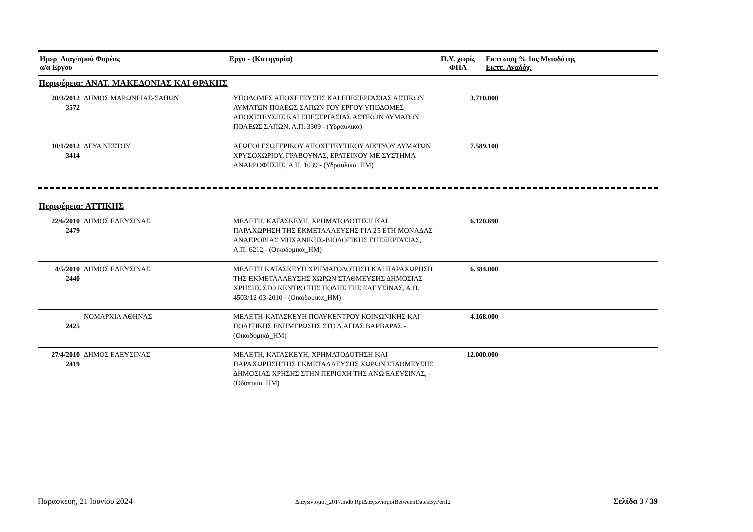| Ημερ_Διαγ/σμού Φορέας α/α Εργου | Εργο - (Κατηγορία) | Π.Υ. χωρίς ΦΠΑ | Εκπτωση % 1ος Μειοδότης Εκπτ. Αναδόχ. |
| --- | --- | --- | --- |
Περιφέρεια: ΑΝΑΤ. ΜΑΚΕΔΟΝΙΑΣ ΚΑΙ ΘΡΑΚΗΣ
| 20/3/2012 3572 | ΔΗΜΟΣ ΜΑΡΩΝΕΙΑΣ-ΣΑΠΩΝ | ΥΠΟΔΟΜΕΣ ΑΠΟΧΕΤΕΥΣΗΣ ΚΑΙ ΕΠΕΞΕΡΓΑΣΙΑΣ ΑΣΤΙΚΩΝ ΛΥΜΑΤΩΝ ΠΟΛΕΩΣ ΣΑΠΩΝ ΤΟΥ ΕΡΓΟΥ ΥΠΟΔΟΜΕΣ ΑΠΟΧΕΤΕΥΣΗΣ ΚΑΙ ΕΠΕΞΕΡΓΑΣΙΑΣ ΑΣΤΙΚΩΝ ΛΥΜΑΤΩΝ ΠΟΛΕΩΣ ΣΑΠΩΝ, Α.Π. 3309 - (Υδραυλικά) | 3.710.000 | |
| 10/1/2012 3414 | ΔΕΥΑ ΝΕΣΤΟΥ | ΑΓΩΓΟΙ ΕΣΩΤΕΡΙΚΟΥ ΑΠΟΧΕΤΕΥΤΙΚΟΥ ΔΙΚΤΥΟΥ ΛΥΜΑΤΩΝ ΧΡΥΣΟΧΩΡΙΟΥ, ΓΡΑΒΟΥΝΑΣ, ΕΡΑΤΕΙΝΟΥ ΜΕ ΣΥΣΤΗΜΑ ΑΝΑΡΡΟΦΗΣΗΣ, Α.Π. 1039 - (Υδραυλικά_ΗΜ) | 7.589.100 | |
Περιφέρεια: ΑΤΤΙΚΗΣ
| 22/6/2010 2479 | ΔΗΜΟΣ ΕΛΕΥΣΙΝΑΣ | ΜΕΛΕΤΗ, ΚΑΤΑΣΚΕΥΗ, ΧΡΗΜΑΤΟΔΟΤΗΣΗ ΚΑΙ ΠΑΡΑΧΩΡΗΣΗ ΤΗΣ ΕΚΜΕΤΑΛΛΕΥΣΗΣ ΓΙΑ 25 ΕΤΗ ΜΟΝΑΔΑΣ ΑΝΑΕΡΟΒΙΑΣ ΜΗΧΑΝΙΚΗΣ-ΒΙΟΛΟΓΙΚΗΣ ΕΠΕΞΕΡΓΑΣΙΑΣ, Α.Π. 6212 - (Οικοδομικά_ΗΜ) | 6.120.690 | |
| 4/5/2010 2440 | ΔΗΜΟΣ ΕΛΕΥΣΙΝΑΣ | ΜΕΛΕΤΗ ΚΑΤΑΣΚΕΥΗ ΧΡΗΜΑΤΟΔΟΤΗΣΗ ΚΑΙ ΠΑΡΑΧΩΡΗΣΗ ΤΗΣ ΕΚΜΕΤΑΛΛΕΥΣΗΣ ΧΩΡΩΝ ΣΤΑΘΜΕΥΣΗΣ ΔΗΜΟΣΙΑΣ ΧΡΗΣΗΣ ΣΤΟ ΚΕΝΤΡΟ ΤΗΣ ΠΟΛΗΣ ΤΗΣ ΕΛΕΥΣΙΝΑΣ, Α.Π. 4503/12-03-2010 - (Οικοδομικά_ΗΜ) | 6.384.000 | |
| 2425 | ΝΟΜΑΡΧΙΑ ΑΘΗΝΑΣ | ΜΕΛΕΤΗ-ΚΑΤΑΣΚΕΥΗ ΠΟΛΥΚΕΝΤΡΟΥ ΚΟΙΝΩΝΙΚΗΣ ΚΑΙ ΠΟΛΙΤΙΚΗΣ ΕΝΗΜΕΡΩΣΗΣ ΣΤΟ Δ.ΑΓΙΑΣ ΒΑΡΒΑΡΑΣ - (Οικοδομικά_ΗΜ) | 4.168.000 | |
| 27/4/2010 2419 | ΔΗΜΟΣ ΕΛΕΥΣΙΝΑΣ | ΜΕΛΕΤΗ, ΚΑΤΑΣΚΕΥΗ, ΧΡΗΜΑΤΟΔΟΤΗΣΗ ΚΑΙ ΠΑΡΑΧΩΡΗΣΗ ΤΗΣ ΕΚΜΕΤΑΛΛΕΥΣΗΣ ΧΩΡΩΝ ΣΤΑΘΜΕΥΣΗΣ ΔΗΜΟΣΙΑΣ ΧΡΗΣΗΣ ΣΤΗΝ ΠΕΡΙΟΧΗ ΤΗΣ ΑΝΩ ΕΛΕΥΣΙΝΑΣ, - (Οδοποιία_ΗΜ) | 12.000.000 | |
Παρασκευή, 21 Ιουνίου 2024 Διαγωνισμοί_2017.mdb RptΔιαγωνισμοίBetweenDatesByPerif2 Σελίδα 3 / 39